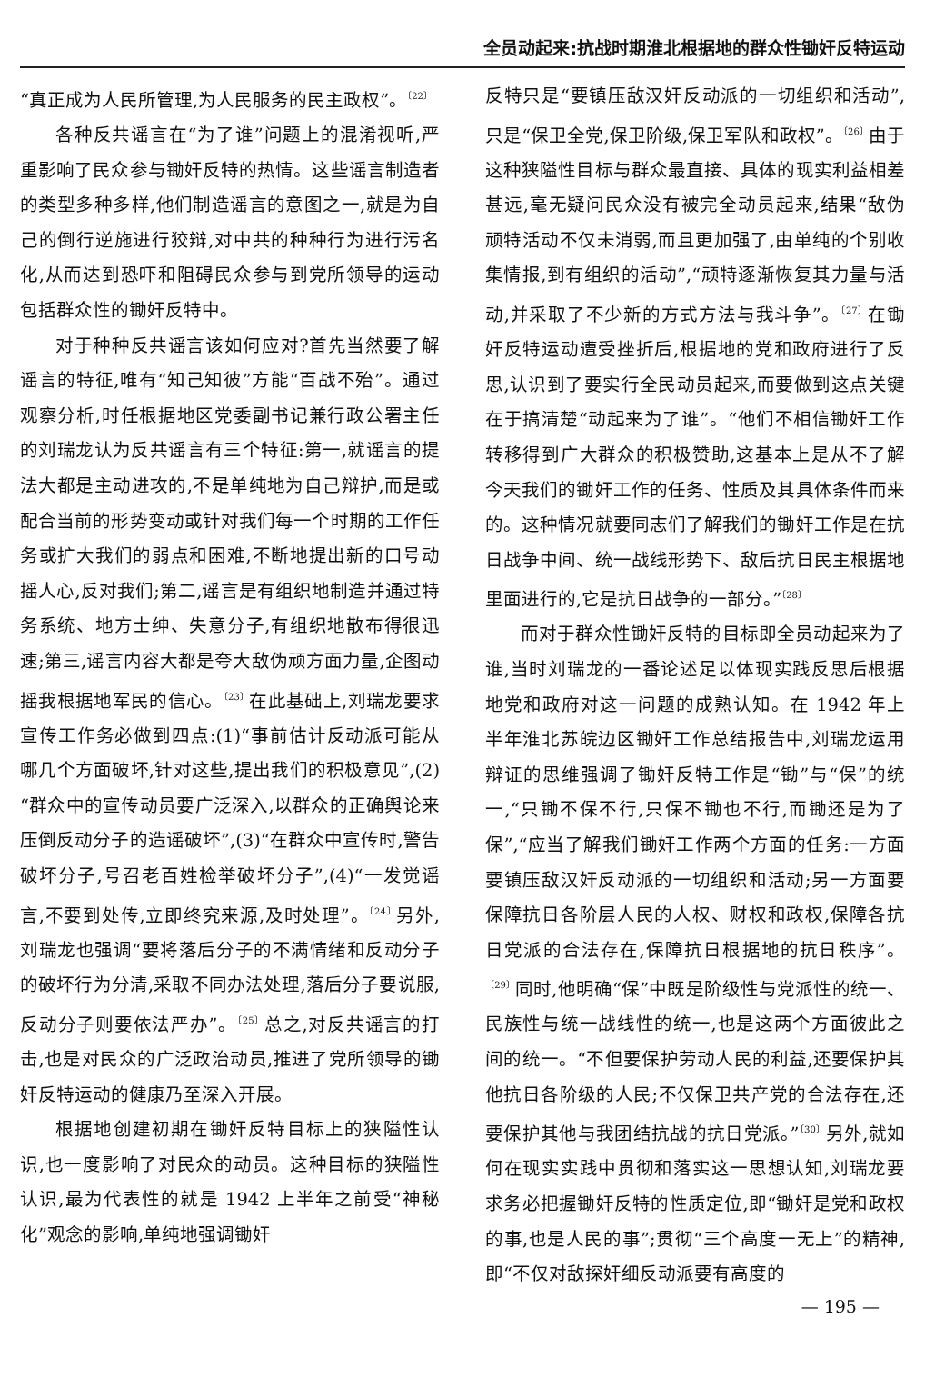全员动起来:抗战时期淮北根据地的群众性锄奸反特运动
“真正成为人民所管理,为人民服务的民主政权”。<sup>〔22〕</sup>
各种反共谣言在“为了谁”问题上的混淆视听,严重影响了民众参与锄奸反特的热情。这些谣言制造者的类型多种多样,他们制造谣言的意图之一,就是为自己的倒行逆施进行狡辩,对中共的种种行为进行污名化,从而达到恐吓和阻碍民众参与到党所领导的运动包括群众性的锄奸反特中。
对于种种反共谣言该如何应对?首先当然要了解谣言的特征,唯有“知己知彼”方能“百战不殆”。通过观察分析,时任根据地区党委副书记兼行政公署主任的刘瑞龙认为反共谣言有三个特征:第一,就谣言的提法大都是主动进攻的,不是单纯地为自己辩护,而是或配合当前的形势变动或针对我们每一个时期的工作任务或扩大我们的弱点和困难,不断地提出新的口号动摇人心,反对我们;第二,谣言是有组织地制造并通过特务系统、地方士绅、失意分子,有组织地散布得很迅速;第三,谣言内容大都是夸大敌伪顽方面力量,企图动摇我根据地军民的信心。<sup>〔23〕</sup>在此基础上,刘瑞龙要求宣传工作务必做到四点:(1)“事前估计反动派可能从哪几个方面破坏,针对这些,提出我们的积极意见”,(2)“群众中的宣传动员要广泛深入,以群众的正确舆论来压倒反动分子的造谣破坏”,(3)“在群众中宣传时,警告破坏分子,号召老百姓检举破坏分子”,(4)“一发觉谣言,不要到处传,立即终究来源,及时处理”。<sup>〔24〕</sup>另外,刘瑞龙也强调“要将落后分子的不满情绪和反动分子的破坏行为分清,采取不同办法处理,落后分子要说服,反动分子则要依法严办”。<sup>〔25〕</sup>总之,对反共谣言的打击,也是对民众的广泛政治动员,推进了党所领导的锄奸反特运动的健康乃至深入开展。
根据地创建初期在锄奸反特目标上的狭隘性认识,也一度影响了对民众的动员。这种目标的狭隘性认识,最为代表性的就是 1942 上半年之前受“神秘化”观念的影响,单纯地强调锄奸
反特只是“要镇压敌汉奸反动派的一切组织和活动”,只是“保卫全党,保卫阶级,保卫军队和政权”。<sup>〔26〕</sup>由于这种狭隘性目标与群众最直接、具体的现实利益相差甚远,毫无疑问民众没有被完全动员起来,结果“敌伪顽特活动不仅未消弱,而且更加强了,由单纯的个别收集情报,到有组织的活动”,“顽特逐渐恢复其力量与活动,并采取了不少新的方式方法与我斗争”。<sup>〔27〕</sup>在锄奸反特运动遭受挫折后,根据地的党和政府进行了反思,认识到了要实行全民动员起来,而要做到这点关键在于搞清楚“动起来为了谁”。“他们不相信锄奸工作转移得到广大群众的积极赞助,这基本上是从不了解今天我们的锄奸工作的任务、性质及其具体条件而来的。这种情况就要同志们了解我们的锄奸工作是在抗日战争中间、统一战线形势下、敌后抗日民主根据地里面进行的,它是抗日战争的一部分。”<sup>〔28〕</sup>
而对于群众性锄奸反特的目标即全员动起来为了谁,当时刘瑞龙的一番论述足以体现实践反思后根据地党和政府对这一问题的成熟认知。在 1942 年上半年淮北苏皖边区锄奸工作总结报告中,刘瑞龙运用辩证的思维强调了锄奸反特工作是“锄”与“保”的统一,“只锄不保不行,只保不锄也不行,而锄还是为了保”,“应当了解我们锄奸工作两个方面的任务:一方面要镇压敌汉奸反动派的一切组织和活动;另一方面要保障抗日各阶层人民的人权、财权和政权,保障各抗日党派的合法存在,保障抗日根据地的抗日秩序”。<sup>〔29〕</sup>同时,他明确“保”中既是阶级性与党派性的统一、民族性与统一战线性的统一,也是这两个方面彼此之间的统一。“不但要保护劳动人民的利益,还要保护其他抗日各阶级的人民;不仅保卫共产党的合法存在,还要保护其他与我团结抗战的抗日党派。”<sup>〔30〕</sup>另外,就如何在现实实践中贯彻和落实这一思想认知,刘瑞龙要求务必把握锄奸反特的性质定位,即“锄奸是党和政权的事,也是人民的事”;贯彻“三个高度一无上”的精神,即“不仅对敌探奸细反动派要有高度的
— 195 —